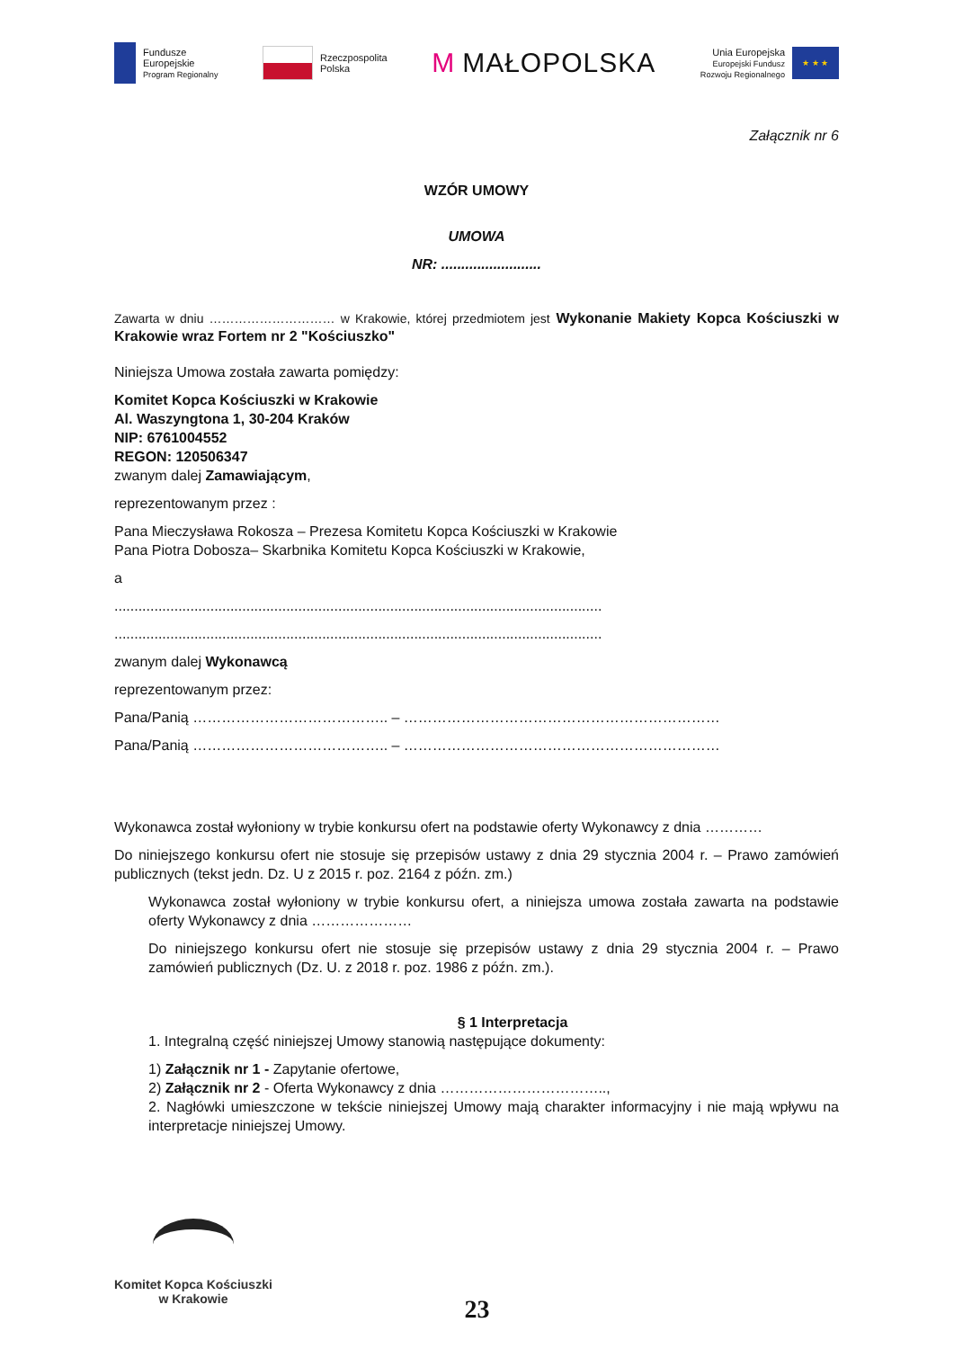Fundusze
Europejskie
Program Regionalny
Rzeczpospolita
Polska
M MAŁOPOLSKA
Unia Europejska
Europejski Fundusz
Rozwoju Regionalnego
★ ★ ★
Załącznik nr 6
WZÓR UMOWY
UMOWA
NR: .........................
Zawarta w dniu ………………………… w Krakowie, której przedmiotem jest Wykonanie Makiety Kopca Kościuszki w Krakowie wraz Fortem nr 2 "Kościuszko"
Niniejsza Umowa została zawarta pomiędzy:
Komitet Kopca Kościuszki w Krakowie
Al. Waszyngtona 1, 30-204 Kraków
NIP: 6761004552
REGON: 120506347
zwanym dalej Zamawiającym,
reprezentowanym przez :
Pana Mieczysława Rokosza – Prezesa Komitetu Kopca Kościuszki w Krakowie
Pana Piotra Dobosza– Skarbnika Komitetu Kopca Kościuszki w Krakowie,
a
..........................................................................................................................
..........................................................................................................................
zwanym dalej Wykonawcą
reprezentowanym przez:
Pana/Panią ………………………………….. – …………………………………………………………
Pana/Panią ………………………………….. – …………………………………………………………
Wykonawca został wyłoniony w trybie konkursu ofert na podstawie oferty Wykonawcy z dnia …………
Do niniejszego konkursu ofert nie stosuje się przepisów ustawy z dnia 29 stycznia 2004 r. – Prawo zamówień publicznych (tekst jedn. Dz. U z 2015 r. poz. 2164 z późn. zm.)
Wykonawca został wyłoniony w trybie konkursu ofert, a niniejsza umowa została zawarta na podstawie oferty Wykonawcy z dnia …………………
Do niniejszego konkursu ofert nie stosuje się przepisów ustawy z dnia 29 stycznia 2004 r. – Prawo zamówień publicznych (Dz. U. z 2018 r. poz. 1986 z późn. zm.).
§ 1 Interpretacja
1. Integralną część niniejszej Umowy stanowią następujące dokumenty:
1) Załącznik nr 1 - Zapytanie ofertowe,
2) Załącznik nr 2 - Oferta Wykonawcy z dnia ……………………………..,
2. Nagłówki umieszczone w tekście niniejszej Umowy mają charakter informacyjny i nie mają wpływu na interpretacje niniejszej Umowy.
Komitet Kopca Kościuszki
w Krakowie
23